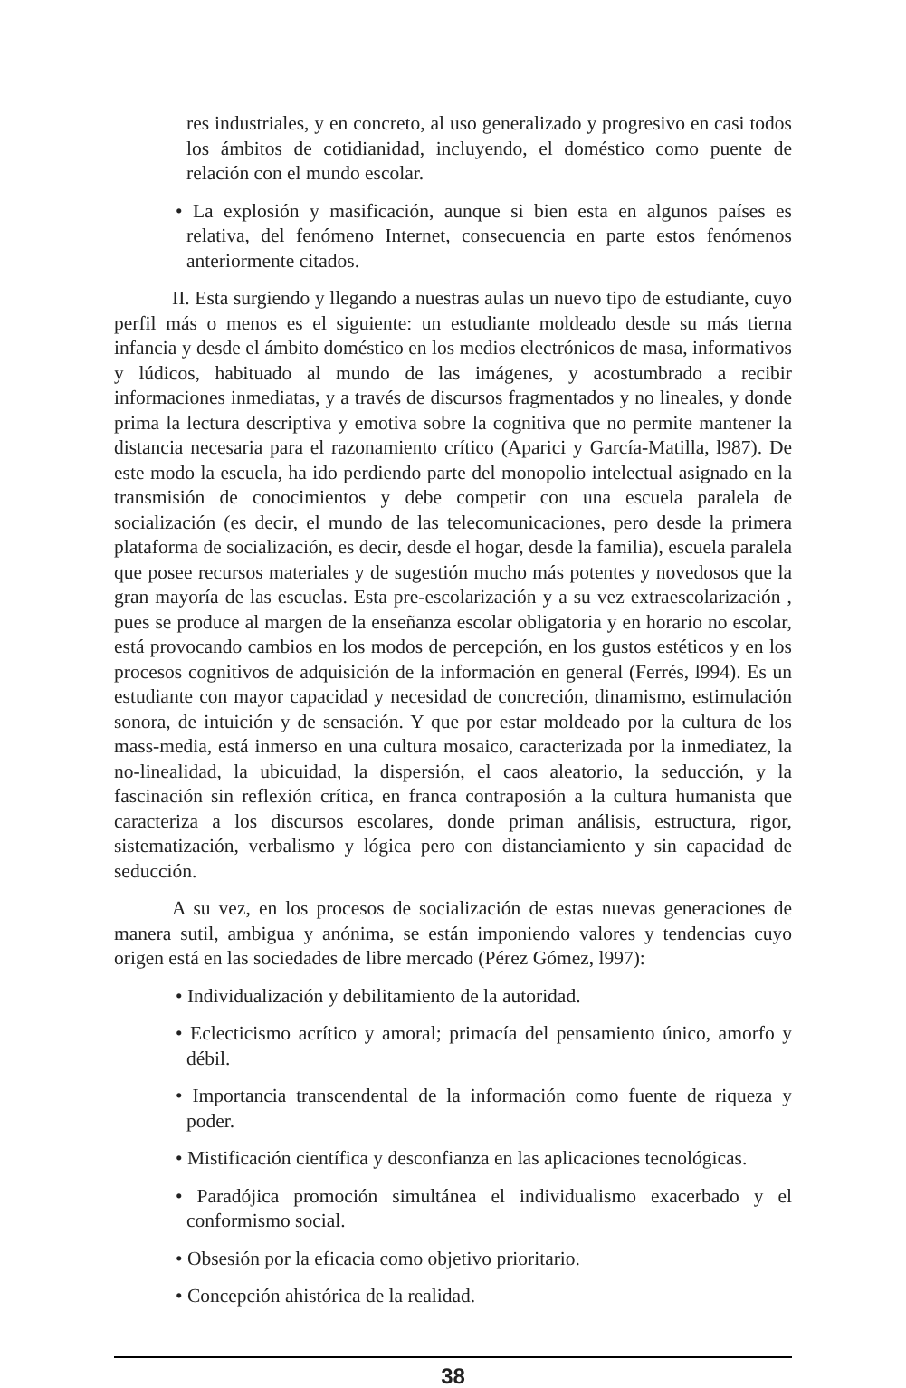res industriales, y en concreto, al uso generalizado y progresivo en casi todos los ámbitos de cotidianidad, incluyendo, el doméstico como puente de relación con el mundo escolar.
• La explosión y masificación, aunque si bien esta en algunos países es relativa, del fenómeno Internet, consecuencia en parte estos fenómenos anteriormente citados.
II. Esta surgiendo y llegando a nuestras aulas un nuevo tipo de estudiante, cuyo perfil más o menos es el siguiente: un estudiante moldeado desde su más tierna infancia y desde el ámbito doméstico en los medios electrónicos de masa, informativos y lúdicos, habituado al mundo de las imágenes, y acostumbrado a recibir informaciones inmediatas, y a través de discursos fragmentados y no lineales, y donde prima la lectura descriptiva y emotiva sobre la cognitiva que no permite mantener la distancia necesaria para el razonamiento crítico (Aparici y García-Matilla, l987). De este modo la escuela, ha ido perdiendo parte del monopolio intelectual asignado en la transmisión de conocimientos y debe competir con una escuela paralela de socialización (es decir, el mundo de las telecomunicaciones, pero desde la primera plataforma de socialización, es decir, desde el hogar, desde la familia), escuela paralela que posee recursos materiales y de sugestión mucho más potentes y novedosos que la gran mayoría de las escuelas. Esta pre-escolarización y a su vez extraescolarización , pues se produce al margen de la enseñanza escolar obligatoria y en horario no escolar, está provocando cambios en los modos de percepción, en los gustos estéticos y en los procesos cognitivos de adquisición de la información en general (Ferrés, l994). Es un estudiante con mayor capacidad y necesidad de concreción, dinamismo, estimulación sonora, de intuición y de sensación. Y que por estar moldeado por la cultura de los mass-media, está inmerso en una cultura mosaico, caracterizada por la inmediatez, la no-linealidad, la ubicuidad, la dispersión, el caos aleatorio, la seducción, y la fascinación sin reflexión crítica, en franca contraposión a la cultura humanista que caracteriza a los discursos escolares, donde priman análisis, estructura, rigor, sistematización, verbalismo y lógica pero con distanciamiento y sin capacidad de seducción.
A su vez, en los procesos de socialización de estas nuevas generaciones de manera sutil, ambigua y anónima, se están imponiendo valores y tendencias cuyo origen está en las sociedades de libre mercado (Pérez Gómez, l997):
• Individualización y debilitamiento de la autoridad.
• Eclecticismo acrítico y amoral; primacía del pensamiento único, amorfo y débil.
• Importancia transcendental de la información como fuente de riqueza y poder.
• Mistificación científica y desconfianza en las aplicaciones tecnológicas.
• Paradójica promoción simultánea el individualismo exacerbado y el conformismo social.
• Obsesión por la eficacia como objetivo prioritario.
• Concepción ahistórica de la realidad.
38